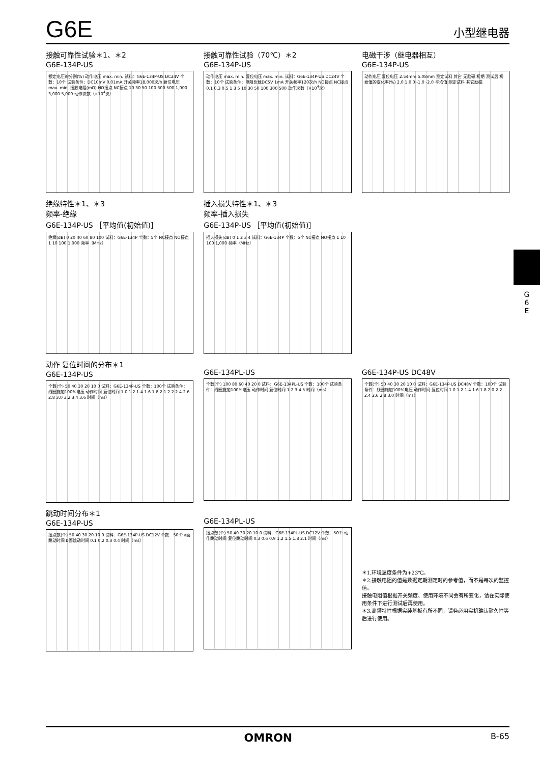G6E
小型继电器
接触可靠性试验＊1、＊2
G6E-134P-US
额定电压的分割(%) 动作电压 max. min. 试料：G6E-134P-US DC24V 个数：10个 试验条件：DC10mV 0.01mA 开关频率18,000次/h 复位电压 max. min. 接触电阻(mΩ) NO接点 NC接点 10 30 50 100 300 500 1,000 3,000 5,000 动作次数（×10<sup>4</sup>次）
接触可靠性试验（70℃）＊2
G6E-134P-US
动作电压 max. min. 复位电压 max. min. 试料：G6E-134P-US DC24V 个数：10个 试验条件：电阻负载DC5V 1mA 开关频率120次/h NO接点 NC接点 0.1 0.3 0.5 1 3 5 10 30 50 100 300 500 动作次数（×10<sup>4</sup>次）
电磁干涉（继电器相互）
G6E-134P-US
动作电压 复位电压 2.54mm 5.08mm 测定试料 其它 无励磁 初期 测试后 初始值的变化率(%) 2.0 1.0 0 -1.0 -2.0 平均值 测定试料 其它励磁
绝缘特性＊1、＊3
频率-绝缘
G6E-134P-US ［平均值(初始值)］
绝缘(dB) 0 20 40 60 80 100 试料：G6E-134P 个数：5个 NC接点 NO接点 1 10 100 1,000 频率（MHz）
插入损失特性＊1、＊3
频率-插入损失
G6E-134P-US ［平均值(初始值)］
插入损失(dB) 0 1 2 3 4 试料：G6E-134P 个数：5个 NC接点 NO接点 1 10 100 1,000 频率（MHz）
动作 复位时间的分布＊1
G6E-134P-US
个数(个) 50 40 30 20 10 0 试料：G6E-134P-US 个数：100个 试验条件：线圈施加100%电压 动作时间 复位时间 1.0 1.2 1.4 1.6 1.8 2.1 2.2 2.4 2.6 2.8 3.0 3.2 3.4 3.6 时间（ms）
G6E-134PL-US
个数(个) 100 80 60 40 20 0 试料：G6E-134PL-US 个数：100个 试验条件：线圈施加100%电压 动作时间 复位时间 1 2 3 4 5 时间（ms）
G6E-134P-US DC48V
个数(个) 50 40 30 20 10 0 试料：G6E-134P-US DC48V 个数：100个 试验条件：线圈施加100%电压 动作时间 复位时间 1.0 1.2 1.4 1.6 1.8 2.0 2.2 2.4 2.6 2.8 3.0 时间（ms）
跳动时间分布＊1
G6E-134P-US
接点数(个) 50 40 30 20 10 0 试料：G6E-134P-US DC12V 个数：50个 a面跳动时间 b面跳动时间 0.1 0.2 0.3 0.4 时间（ms）
G6E-134PL-US
接点数(个) 50 40 30 20 10 0 试料：G6E-134PL-US DC12V 个数：50个 动作跳动时间 复位跳动时间 0.3 0.6 0.9 1.2 1.5 1.8 2.1 时间（ms）
＊1.环境温度条件为+23℃。
＊2.接触电阻的值是数据定期测定时的参考值，而不是每次的监控值。
接触电阻值根据开关频度、使用环境不同会有所变化，请在实际使用条件下进行测试后再使用。
＊3.高频特性根据实装基板有所不同，请务必用实机确认耐久性等后进行使用。
G 6 E
OMRON B-65